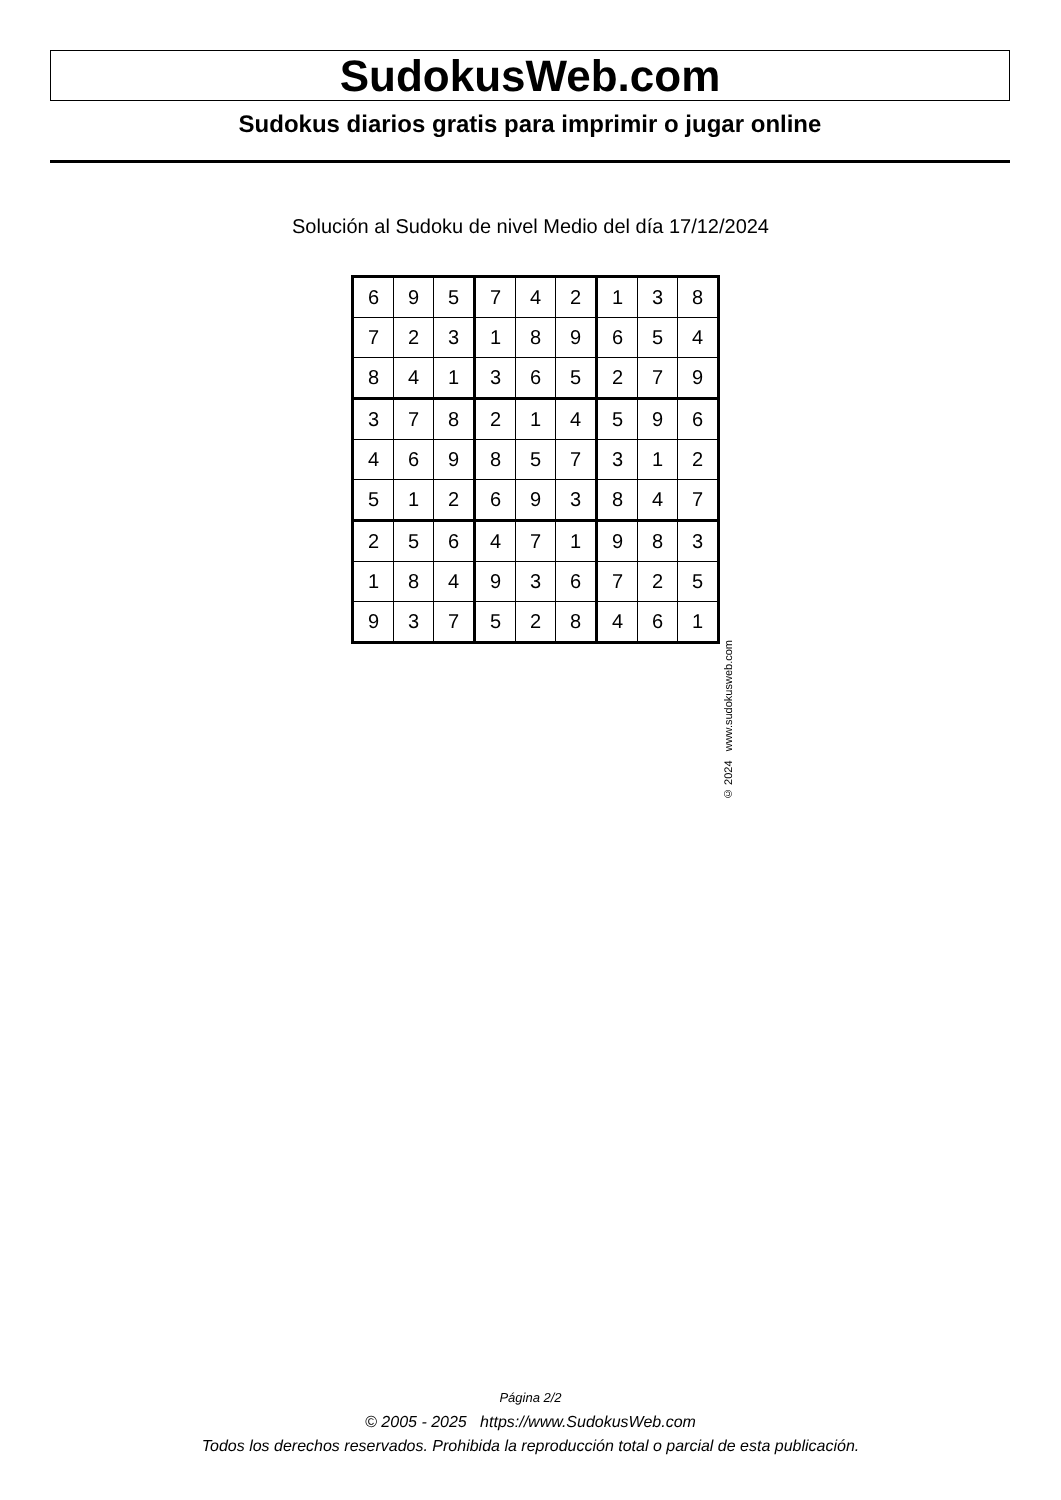SudokusWeb.com
Sudokus diarios gratis para imprimir o jugar online
Solución al Sudoku de nivel Medio del día 17/12/2024
| 6 | 9 | 5 | 7 | 4 | 2 | 1 | 3 | 8 |
| 7 | 2 | 3 | 1 | 8 | 9 | 6 | 5 | 4 |
| 8 | 4 | 1 | 3 | 6 | 5 | 2 | 7 | 9 |
| 3 | 7 | 8 | 2 | 1 | 4 | 5 | 9 | 6 |
| 4 | 6 | 9 | 8 | 5 | 7 | 3 | 1 | 2 |
| 5 | 1 | 2 | 6 | 9 | 3 | 8 | 4 | 7 |
| 2 | 5 | 6 | 4 | 7 | 1 | 9 | 8 | 3 |
| 1 | 8 | 4 | 9 | 3 | 6 | 7 | 2 | 5 |
| 9 | 3 | 7 | 5 | 2 | 8 | 4 | 6 | 1 |
© 2024 www.sudokusweb.com
Página 2/2
© 2005 - 2025 https://www.SudokusWeb.com
Todos los derechos reservados. Prohibida la reproducción total o parcial de esta publicación.